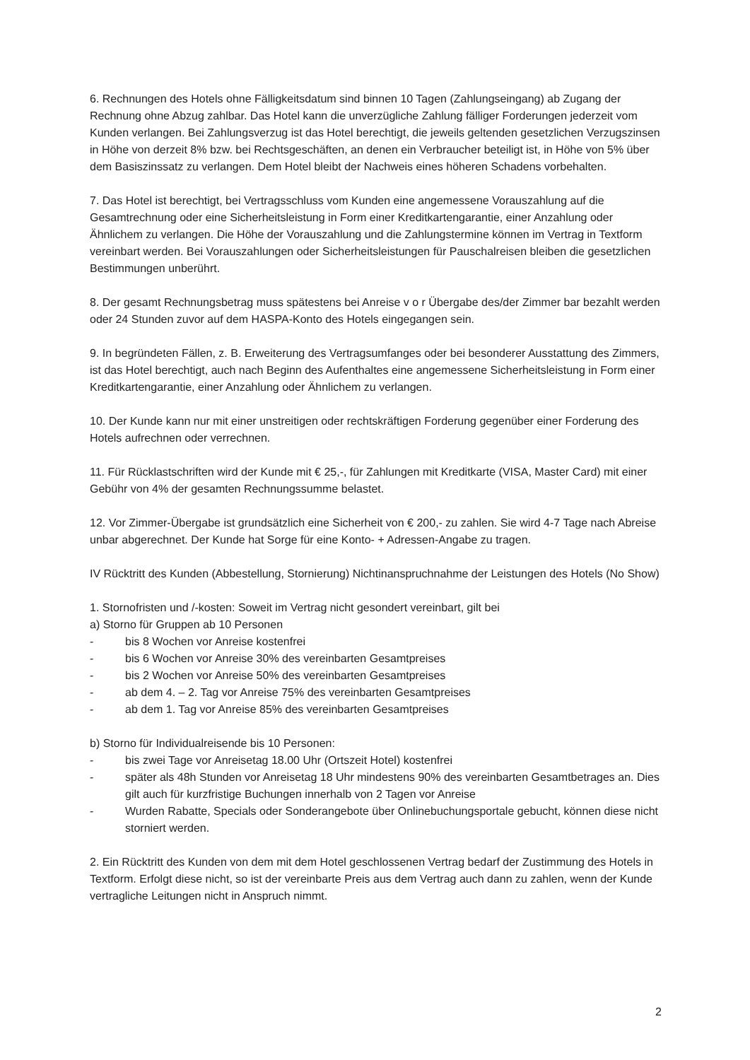6. Rechnungen des Hotels ohne Fälligkeitsdatum sind binnen 10 Tagen (Zahlungseingang) ab Zugang der Rechnung ohne Abzug zahlbar. Das Hotel kann die unverzügliche Zahlung fälliger Forderungen jederzeit vom Kunden verlangen. Bei Zahlungsverzug ist das Hotel berechtigt, die jeweils geltenden gesetzlichen Verzugszinsen in Höhe von derzeit 8% bzw. bei Rechtsgeschäften, an denen ein Verbraucher beteiligt ist, in Höhe von 5% über dem Basiszinssatz zu verlangen. Dem Hotel bleibt der Nachweis eines höheren Schadens vorbehalten.
7. Das Hotel ist berechtigt, bei Vertragsschluss vom Kunden eine angemessene Vorauszahlung auf die Gesamtrechnung oder eine Sicherheitsleistung in Form einer Kreditkartengarantie, einer Anzahlung oder Ähnlichem zu verlangen. Die Höhe der Vorauszahlung und die Zahlungstermine können im Vertrag in Textform vereinbart werden. Bei Vorauszahlungen oder Sicherheitsleistungen für Pauschalreisen bleiben die gesetzlichen Bestimmungen unberührt.
8. Der gesamt Rechnungsbetrag muss spätestens bei Anreise v o r Übergabe des/der Zimmer bar bezahlt werden oder 24 Stunden zuvor auf dem HASPA-Konto des Hotels eingegangen sein.
9. In begründeten Fällen, z. B. Erweiterung des Vertragsumfanges oder bei besonderer Ausstattung des Zimmers, ist das Hotel berechtigt, auch nach Beginn des Aufenthaltes eine angemessene Sicherheitsleistung in Form einer Kreditkartengarantie, einer Anzahlung oder Ähnlichem zu verlangen.
10. Der Kunde kann nur mit einer unstreitigen oder rechtskräftigen Forderung gegenüber einer Forderung des Hotels aufrechnen oder verrechnen.
11. Für Rücklastschriften wird der Kunde mit € 25,-, für Zahlungen mit Kreditkarte (VISA, Master Card) mit einer Gebühr von 4% der gesamten Rechnungssumme belastet.
12. Vor Zimmer-Übergabe ist grundsätzlich eine Sicherheit von € 200,- zu zahlen. Sie wird 4-7 Tage nach Abreise unbar abgerechnet. Der Kunde hat Sorge für eine Konto- + Adressen-Angabe zu tragen.
IV Rücktritt des Kunden (Abbestellung, Stornierung) Nichtinanspruchnahme der Leistungen des Hotels (No Show)
1. Stornofristen und /-kosten: Soweit im Vertrag nicht gesondert vereinbart, gilt bei
a) Storno für Gruppen ab 10 Personen
- bis 8 Wochen vor Anreise kostenfrei
- bis 6 Wochen vor Anreise 30% des vereinbarten Gesamtpreises
- bis 2 Wochen vor Anreise 50% des vereinbarten Gesamtpreises
- ab dem 4. – 2. Tag vor Anreise 75% des vereinbarten Gesamtpreises
- ab dem 1. Tag vor Anreise 85% des vereinbarten Gesamtpreises
b) Storno für Individualreisende bis 10 Personen:
- bis zwei Tage vor Anreisetag 18.00 Uhr (Ortszeit Hotel) kostenfrei
- später als 48h Stunden vor Anreisetag 18 Uhr mindestens 90% des vereinbarten Gesamtbetrages an. Dies gilt auch für kurzfristige Buchungen innerhalb von 2 Tagen vor Anreise
- Wurden Rabatte, Specials oder Sonderangebote über Onlinebuchungsportale gebucht, können diese nicht storniert werden.
2. Ein Rücktritt des Kunden von dem mit dem Hotel geschlossenen Vertrag bedarf der Zustimmung des Hotels in Textform. Erfolgt diese nicht, so ist der vereinbarte Preis aus dem Vertrag auch dann zu zahlen, wenn der Kunde vertragliche Leitungen nicht in Anspruch nimmt.
2